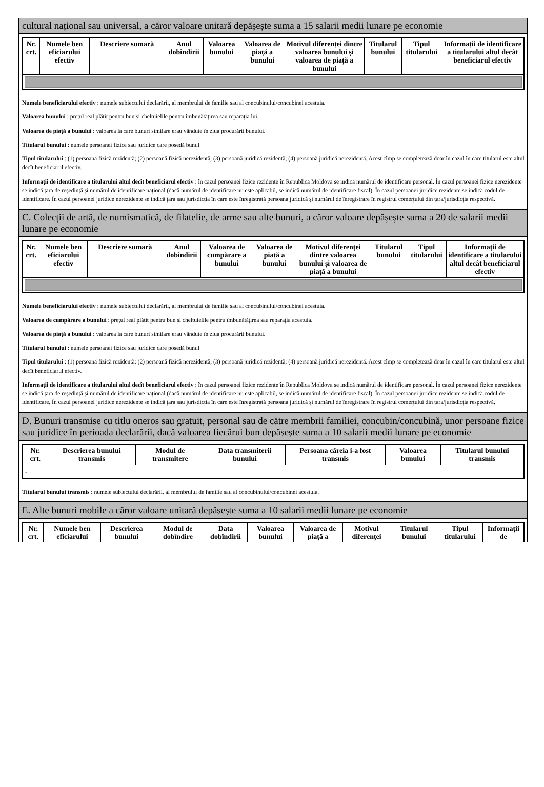cultural național sau universal, a căror valoare unitară depășește suma a 15 salarii medii lunare pe economie
| Nr. crt. | Numele ben eficiarului efectiv | Descriere sumară | Anul dobîndirii | Valoarea bunului | Valoarea de piață a bunului | Motivul diferenței dintre valoarea bunului și valoarea de piață a bunului | Titularul bunului | Tipul titularului | Informații de identificare a titularului altul decât beneficiarul efectiv |
| --- | --- | --- | --- | --- | --- | --- | --- | --- | --- |
Numele beneficiarului efectiv : numele subiectului declarării, al membrului de familie sau al concubinului/concubinei acestuia.
Valoarea bunului : prețul real plătit pentru bun și cheltuielile pentru îmbunătățirea sau reparația lui.
Valoarea de piață a bunului : valoarea la care bunuri similare erau vândute în ziua procurării bunului.
Titularul bunului : numele persoanei fizice sau juridice care posedă bunul
Tipul titularului : (1) persoană fizică rezidentă; (2) persoană fizică nerezidentă; (3) persoană juridică rezidentă; (4) persoană juridică nerezidentă. Acest cîmp se completează doar în cazul în care titularul este altul decît beneficiarul efectiv.
Informații de identificare a titularului altul decît beneficiarul efectiv : în cazul persoanei fizice rezidente în Republica Moldova se indică numărul de identificare personal. În cazul persoanei fizice nerezidente se indică țara de reședință și numărul de identificare național (dacă numărul de identificare nu este aplicabil, se indică numărul de identificare fiscal). În cazul persoanei juridice rezidente se indică codul de identificare. În cazul persoanei juridice nerezidente se indică țara sau jurisdicția în care este înregistrată persoana juridică și numărul de înregistrare în registrul comerțului din țara/jurisdicția respectivă.
C. Colecții de artă, de numismatică, de filatelie, de arme sau alte bunuri, a căror valoare depășește suma a 20 de salarii medii lunare pe economie
| Nr. crt. | Numele ben eficiarului efectiv | Descriere sumară | Anul dobîndirii | Valoarea de cumpărare a bunului | Valoarea de piață a bunului | Motivul diferenței dintre valoarea bunului și valoarea de piață a bunului | Titularul bunului | Tipul titularului | Informații de identificare a titularului altul decât beneficiarul efectiv |
| --- | --- | --- | --- | --- | --- | --- | --- | --- | --- |
Numele beneficiarului efectiv : numele subiectului declarării, al membrului de familie sau al concubinului/concubinei acestuia.
Valoarea de cumpărare a bunului : prețul real plătit pentru bun și cheltuielile pentru îmbunătățirea sau reparația acestuia.
Valoarea de piață a bunului : valoarea la care bunuri similare erau vândute în ziua procurării bunului.
Titularul bunului : numele persoanei fizice sau juridice care posedă bunul
Tipul titularului : (1) persoană fizică rezidentă; (2) persoană fizică nerezidentă; (3) persoană juridică rezidentă; (4) persoană juridică nerezidentă. Acest cîmp se completează doar în cazul în care titularul este altul decît beneficiarul efectiv.
Informații de identificare a titularului altul decît beneficiarul efectiv : în cazul persoanei fizice rezidente în Republica Moldova se indică numărul de identificare personal. În cazul persoanei fizice nerezidente se indică țara de reședință și numărul de identificare național (dacă numărul de identificare nu este aplicabil, se indică numărul de identificare fiscal). În cazul persoanei juridice rezidente se indică codul de identificare. În cazul persoanei juridice nerezidente se indică țara sau jurisdicția în care este înregistrată persoana juridică și numărul de înregistrare în registrul comerțului din țara/jurisdicția respectivă.
D. Bunuri transmise cu titlu oneros sau gratuit, personal sau de către membrii familiei, concubin/concubină, unor persoane fizice sau juridice în perioada declarării, dacă valoarea fiecărui bun depășește suma a 10 salarii medii lunare pe economie
| Nr. crt. | Descrierea bunului transmis | Modul de transmitere | Data transmiterii bunului | Persoana căreia i-a fost transmis | Valoarea bunului | Titularul bunului transmis |
| --- | --- | --- | --- | --- | --- | --- |
| - | | | | | | |
Titularul bunului transmis : numele subiectului declarării, al membrului de familie sau al concubinului/concubinei acestuia.
E. Alte bunuri mobile a căror valoare unitară depășește suma a 10 salarii medii lunare pe economie
| Nr. crt. | Numele ben eficiarului | Descrierea bunului | Modul de dobîndire | Data dobîndirii | Valoarea bunului | Valoarea de piață a | Motivul diferenței | Titularul bunului | Tipul titularului | Informații de |
| --- | --- | --- | --- | --- | --- | --- | --- | --- | --- | --- |